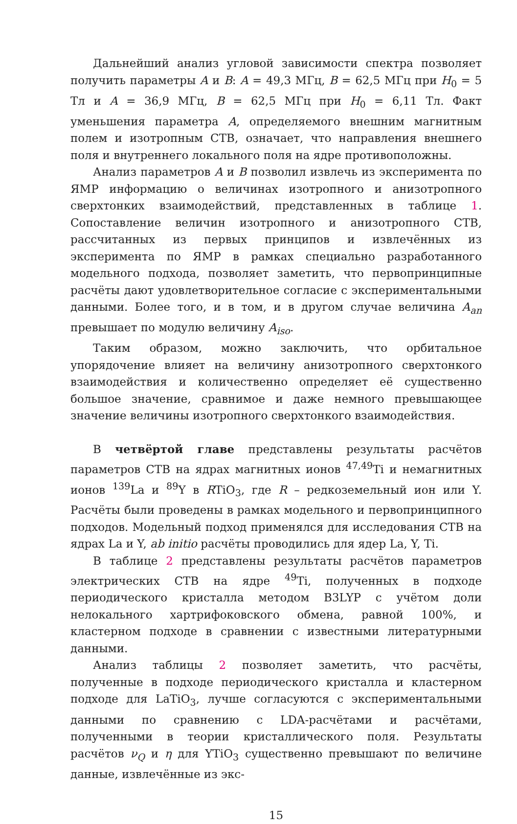Дальнейший анализ угловой зависимости спектра позволяет получить параметры A и B: A = 49,3 МГц, B = 62,5 МГц при H<sub>0</sub> = 5 Тл и A = 36,9 МГц, B = 62,5 МГц при H<sub>0</sub> = 6,11 Тл. Факт уменьшения параметра A, определяемого внешним магнитным полем и изотропным СТВ, означает, что направления внешнего поля и внутреннего локального поля на ядре противоположны.
Анализ параметров A и B позволил извлечь из эксперимента по ЯМР информацию о величинах изотропного и анизотропного сверхтонких взаимодействий, представленных в таблице 1. Сопоставление величин изотропного и анизотропного СТВ, рассчитанных из первых принципов и извлечённых из эксперимента по ЯМР в рамках специально разработанного модельного подхода, позволяет заметить, что первопринципные расчёты дают удовлетворительное согласие с экспериментальными данными. Более того, и в том, и в другом случае величина A<sub>an</sub> превышает по модулю величину A<sub>iso</sub>.
Таким образом, можно заключить, что орбитальное упорядочение влияет на величину анизотропного сверхтонкого взаимодействия и количественно определяет её существенно большое значение, сравнимое и даже немного превышающее значение величины изотропного сверхтонкого взаимодействия.
В четвёртой главе представлены результаты расчётов параметров СТВ на ядрах магнитных ионов <sup>47,49</sup>Ti и немагнитных ионов <sup>139</sup>La и <sup>89</sup>Y в RTiO<sub>3</sub>, где R – редкоземельный ион или Y. Расчёты были проведены в рамках модельного и первопринципного подходов. Модельный подход применялся для исследования СТВ на ядрах La и Y, ab initio расчёты проводились для ядер La, Y, Ti.
В таблице 2 представлены результаты расчётов параметров электрических СТВ на ядре <sup>49</sup>Ti, полученных в подходе периодического кристалла методом B3LYP с учётом доли нелокального хартрифоковского обмена, равной 100%, и кластерном подходе в сравнении с известными литературными данными.
Анализ таблицы 2 позволяет заметить, что расчёты, полученные в подходе периодического кристалла и кластерном подходе для LaTiO<sub>3</sub>, лучше согласуются с экспериментальными данными по сравнению с LDA-расчётами и расчётами, полученными в теории кристаллического поля. Результаты расчётов ν<sub>Q</sub> и η для YTiO<sub>3</sub> существенно превышают по величине данные, извлечённые из экс-
15